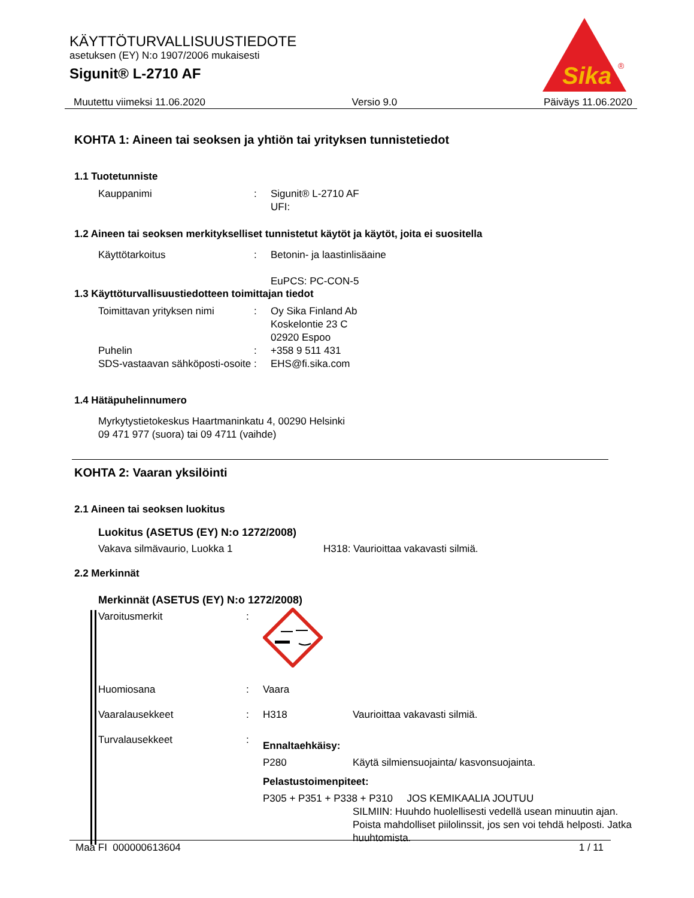Sika
®
KÄYTTÖTURVALLISUUSTIEDOTE
asetuksen (EY) N:o 1907/2006 mukaisesti
Sigunit® L-2710 AF
Muutettu viimeksi 11.06.2020 Versio 9.0 Päiväys 11.06.2020
KOHTA 1: Aineen tai seoksen ja yhtiön tai yrityksen tunnistetiedot
1.1 Tuotetunniste
Kauppanimi : Sigunit® L-2710 AF
UFI:
1.2 Aineen tai seoksen merkitykselliset tunnistetut käytöt ja käytöt, joita ei suositella
Käyttötarkoitus : Betonin- ja laastinlisäaine
EuPCS: PC-CON-5
1.3 Käyttöturvallisuustiedotteen toimittajan tiedot
Toimittavan yrityksen nimi
: Oy Sika Finland Ab
Koskelontie 23 C
02920 Espoo
Puhelin : +358 9 511 431
SDS-vastaavan sähköposti-osoite
: EHS@fi.sika.com
1.4 Hätäpuhelinnumero
Myrkytystietokeskus Haartmaninkatu 4, 00290 Helsinki
09 471 977 (suora) tai 09 4711 (vaihde)
KOHTA 2: Vaaran yksilöinti
2.1 Aineen tai seoksen luokitus
Luokitus (ASETUS (EY) N:o 1272/2008)
Vakava silmävaurio, Luokka 1 H318: Vaurioittaa vakavasti silmiä.
2.2 Merkinnät
Merkinnät (ASETUS (EY) N:o 1272/2008)
Varoitusmerkit :
Huomiosana : Vaara
Vaaralausekkeet : H318 Vaurioittaa vakavasti silmiä.
Turvalausekkeet :
Ennaltaehkäisy:
P280 Käytä silmiensuojainta/ kasvonsuojainta.
Pelastustoimenpiteet:
P305 + P351 + P338 + P310 JOS KEMIKAALIA JOUTUU
SILMIIN: Huuhdo huolellisesti vedellä usean minuutin ajan. Poista mahdolliset piilolinssit, jos sen voi tehdä helposti. Jatka huuhtomista.
Maa FI 000000613604 1 / 11